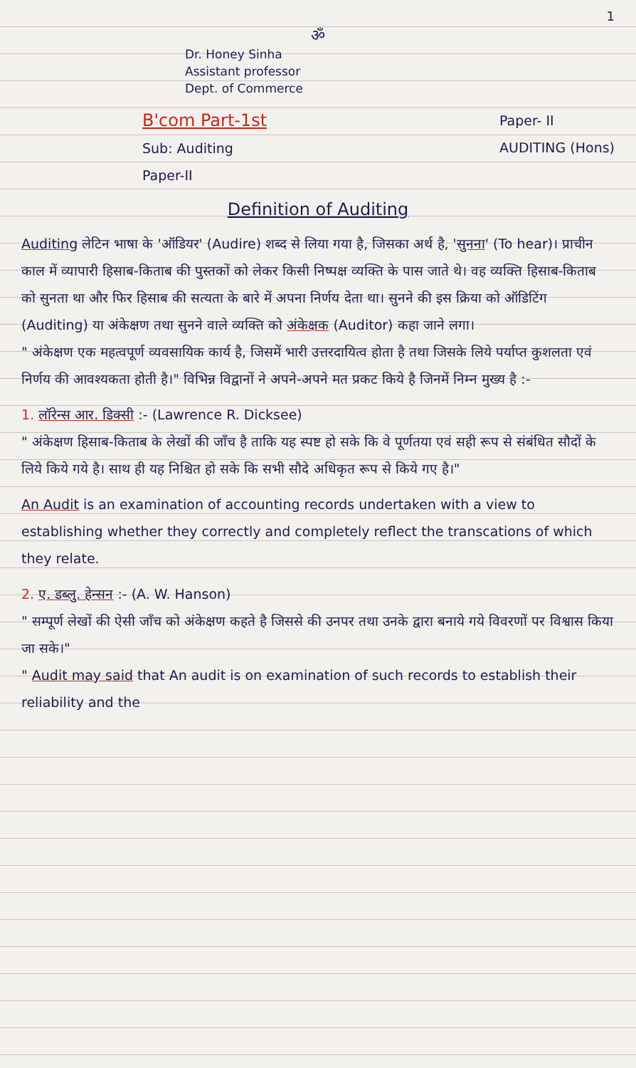1
ॐ
Dr. Honey Sinha
Assistant professor
Dept. of Commerce
B'com Part-1st
Sub: Auditing
Paper-II
Paper- II
AUDITING (Hons)
Definition of Auditing
Auditing लेटिन भाषा के 'ऑडियर' (Audire) शब्द से लिया गया है, जिसका अर्थ है, 'सुनना' (To hear)। प्राचीन काल में व्यापारी हिसाब-किताब की पुस्तकों को लेकर किसी निष्पक्ष व्यक्ति के पास जाते थे। वह व्यक्ति हिसाब-किताब को सुनता था और फिर हिसाब की सत्यता के बारे में अपना निर्णय देता था। सुनने की इस क्रिया को ऑडिटिंग (Auditing) या अंकेक्षण तथा सुनने वाले व्यक्ति को अंकेक्षक (Auditor) कहा जाने लगा।
" अंकेक्षण एक महत्वपूर्ण व्यवसायिक कार्य है, जिसमें भारी उत्तरदायित्व होता है तथा जिसके लिये पर्याप्त कुशलता एवं निर्णय की आवश्यकता होती है।" विभिन्न विद्वानों ने अपने-अपने मत प्रकट किये है जिनमें निम्न मुख्य है :-
1. लॉरेन्स आर. डिक्सी :- (Lawrence R. Dicksee)
" अंकेक्षण हिसाब-किताब के लेखों की जाँच है ताकि यह स्पष्ट हो सके कि वे पूर्णतया एवं सही रूप से संबंधित सौदों के लिये किये गये है। साथ ही यह निश्चित हो सके कि सभी सौदे अधिकृत रूप से किये गए है।"
An Audit is an examination of accounting records undertaken with a view to establishing whether they correctly and completely reflect the transcations of which they relate.
2. ए. डब्लु. हेन्सन :- (A. W. Hanson)
" सम्पूर्ण लेखों की ऐसी जाँच को अंकेक्षण कहते है जिससे की उनपर तथा उनके द्वारा बनाये गये विवरणों पर विश्वास किया जा सके।"
" Audit may said that An audit is on examination of such records to establish their reliability and the